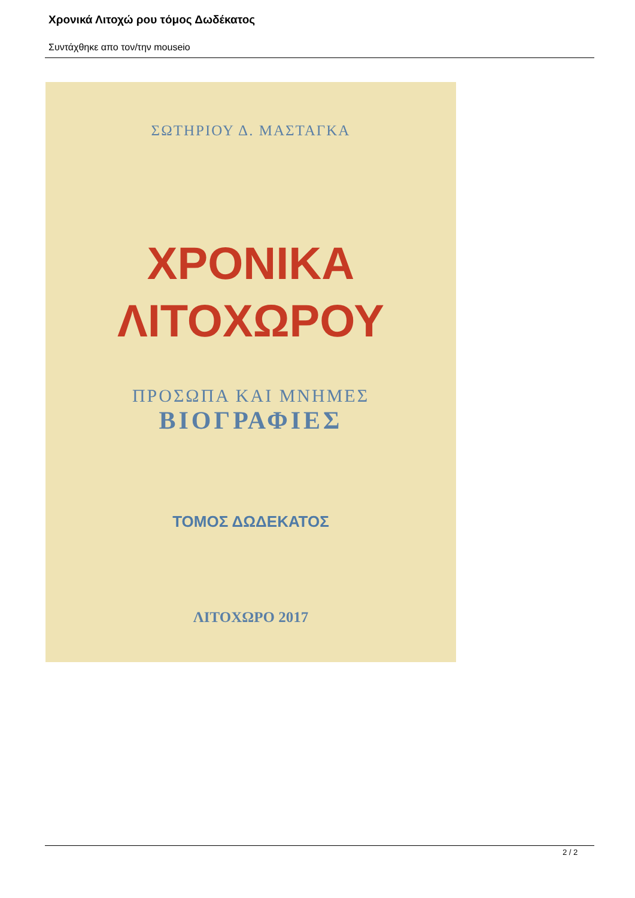Χρονικά Λιτοχώ ρου τόμος Δωδέκατος
Συντάχθηκε απο τον/την mouseio
ΣΩΤΗΡΙΟΥ Δ. ΜΑΣΤΑΓΚΑ
ΧΡΟΝΙΚΑ
ΛΙΤΟΧΩΡΟΥ
ΠΡΟΣΩΠΑ ΚΑΙ ΜΝΗΜΕΣ
ΒΙΟΓΡΑΦΙΕΣ
ΤΟΜΟΣ ΔΩΔΕΚΑΤΟΣ
ΛΙΤΟΧΩΡΟ 2017
2 / 2